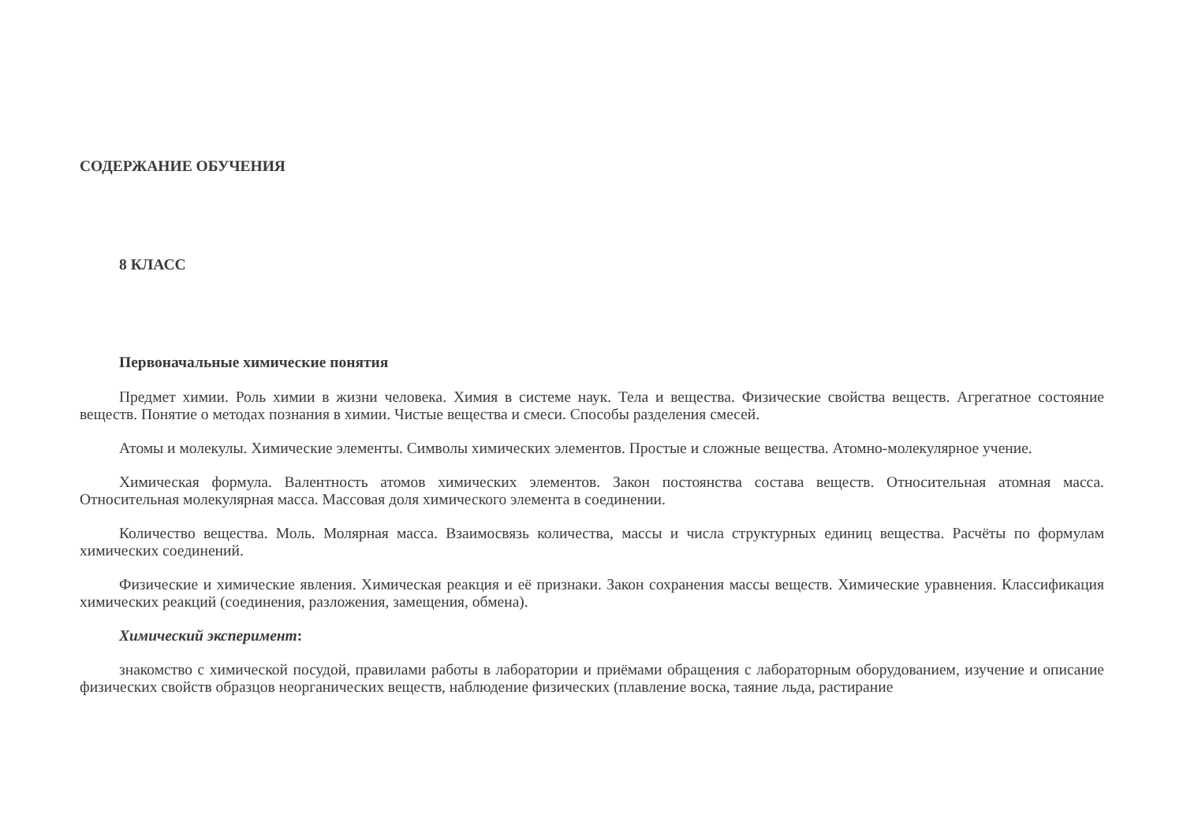СОДЕРЖАНИЕ ОБУЧЕНИЯ
8 КЛАСС
Первоначальные химические понятия
Предмет химии. Роль химии в жизни человека. Химия в системе наук. Тела и вещества. Физические свойства веществ. Агрегатное состояние веществ. Понятие о методах познания в химии. Чистые вещества и смеси. Способы разделения смесей.
Атомы и молекулы. Химические элементы. Символы химических элементов. Простые и сложные вещества. Атомно-молекулярное учение.
Химическая формула. Валентность атомов химических элементов. Закон постоянства состава веществ. Относительная атомная масса. Относительная молекулярная масса. Массовая доля химического элемента в соединении.
Количество вещества. Моль. Молярная масса. Взаимосвязь количества, массы и числа структурных единиц вещества. Расчёты по формулам химических соединений.
Физические и химические явления. Химическая реакция и её признаки. Закон сохранения массы веществ. Химические уравнения. Классификация химических реакций (соединения, разложения, замещения, обмена).
Химический эксперимент:
знакомство с химической посудой, правилами работы в лаборатории и приёмами обращения с лабораторным оборудованием, изучение и описание физических свойств образцов неорганических веществ, наблюдение физических (плавление воска, таяние льда, растирание